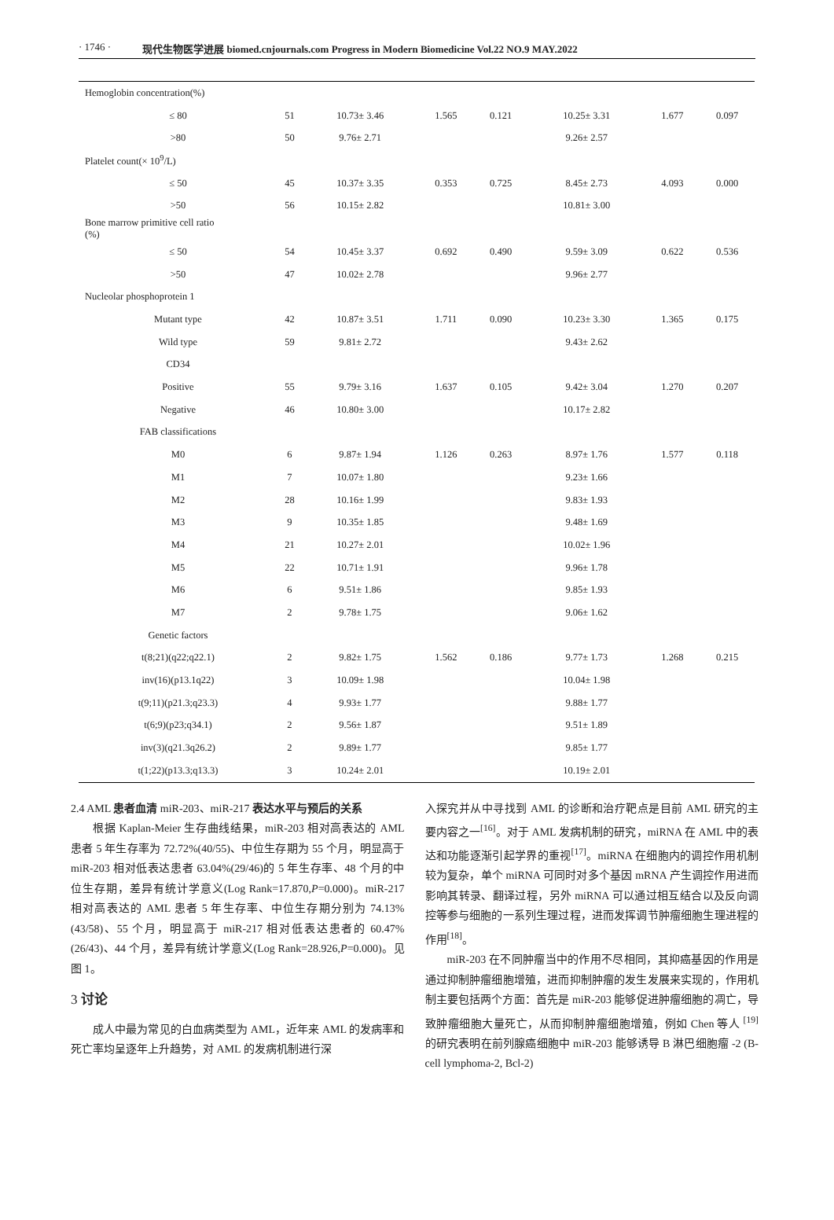· 1746 · 现代生物医学进展 biomed.cnjournals.com Progress in Modern Biomedicine Vol.22 NO.9 MAY.2022
| Hemoglobin concentration(%) | | | | | | | |
| ≤ 80 | 51 | 10.73± 3.46 | 1.565 | 0.121 | 10.25± 3.31 | 1.677 | 0.097 |
| >80 | 50 | 9.76± 2.71 | | | 9.26± 2.57 | | |
| Platelet count(× 10<sup>9</sup>/L) | | | | | | | |
| ≤ 50 | 45 | 10.37± 3.35 | 0.353 | 0.725 | 8.45± 2.73 | 4.093 | 0.000 |
| >50 | 56 | 10.15± 2.82 | | | 10.81± 3.00 | | |
| Bone marrow primitive cell ratio (%) | | | | | | | |
| ≤ 50 | 54 | 10.45± 3.37 | 0.692 | 0.490 | 9.59± 3.09 | 0.622 | 0.536 |
| >50 | 47 | 10.02± 2.78 | | | 9.96± 2.77 | | |
| Nucleolar phosphoprotein 1 | | | | | | | |
| Mutant type | 42 | 10.87± 3.51 | 1.711 | 0.090 | 10.23± 3.30 | 1.365 | 0.175 |
| Wild type | 59 | 9.81± 2.72 | | | 9.43± 2.62 | | |
| CD34 | | | | | | | |
| Positive | 55 | 9.79± 3.16 | 1.637 | 0.105 | 9.42± 3.04 | 1.270 | 0.207 |
| Negative | 46 | 10.80± 3.00 | | | 10.17± 2.82 | | |
| FAB classifications | | | | | | | |
| M0 | 6 | 9.87± 1.94 | 1.126 | 0.263 | 8.97± 1.76 | 1.577 | 0.118 |
| M1 | 7 | 10.07± 1.80 | | | 9.23± 1.66 | | |
| M2 | 28 | 10.16± 1.99 | | | 9.83± 1.93 | | |
| M3 | 9 | 10.35± 1.85 | | | 9.48± 1.69 | | |
| M4 | 21 | 10.27± 2.01 | | | 10.02± 1.96 | | |
| M5 | 22 | 10.71± 1.91 | | | 9.96± 1.78 | | |
| M6 | 6 | 9.51± 1.86 | | | 9.85± 1.93 | | |
| M7 | 2 | 9.78± 1.75 | | | 9.06± 1.62 | | |
| Genetic factors | | | | | | | |
| t(8;21)(q22;q22.1) | 2 | 9.82± 1.75 | 1.562 | 0.186 | 9.77± 1.73 | 1.268 | 0.215 |
| inv(16)(p13.1q22) | 3 | 10.09± 1.98 | | | 10.04± 1.98 | | |
| t(9;11)(p21.3;q23.3) | 4 | 9.93± 1.77 | | | 9.88± 1.77 | | |
| t(6;9)(p23;q34.1) | 2 | 9.56± 1.87 | | | 9.51± 1.89 | | |
| inv(3)(q21.3q26.2) | 2 | 9.89± 1.77 | | | 9.85± 1.77 | | |
| t(1;22)(p13.3;q13.3) | 3 | 10.24± 2.01 | | | 10.19± 2.01 | | |
2.4 AML 患者血清 miR-203、miR-217 表达水平与预后的关系
根据 Kaplan-Meier 生存曲线结果，miR-203 相对高表达的 AML 患者 5 年生存率为 72.72%(40/55)、中位生存期为 55 个月，明显高于 miR-203 相对低表达患者 63.04%(29/46)的 5 年生存率、48 个月的中位生存期，差异有统计学意义(Log Rank=17.870,P=0.000)。miR-217 相对高表达的 AML 患者 5 年生存率、中位生存期分别为 74.13%(43/58)、55 个月，明显高于 miR-217 相对低表达患者的 60.47%(26/43)、44 个月，差异有统计学意义(Log Rank=28.926,P=0.000)。见图 1。
3 讨论
成人中最为常见的白血病类型为 AML，近年来 AML 的发病率和死亡率均呈逐年上升趋势，对 AML 的发病机制进行深
入探究并从中寻找到 AML 的诊断和治疗靶点是目前 AML 研究的主要内容之一<sup>[16]</sup>。对于 AML 发病机制的研究，miRNA 在 AML 中的表达和功能逐渐引起学界的重视<sup>[17]</sup>。miRNA 在细胞内的调控作用机制较为复杂，单个 miRNA 可同时对多个基因 mRNA 产生调控作用进而影响其转录、翻译过程，另外 miRNA 可以通过相互结合以及反向调控等参与细胞的一系列生理过程，进而发挥调节肿瘤细胞生理进程的作用<sup>[18]</sup>。
miR-203 在不同肿瘤当中的作用不尽相同，其抑癌基因的作用是通过抑制肿瘤细胞增殖，进而抑制肿瘤的发生发展来实现的，作用机制主要包括两个方面：首先是 miR-203 能够促进肿瘤细胞的凋亡，导致肿瘤细胞大量死亡，从而抑制肿瘤细胞增殖，例如 Chen 等人 <sup>[19]</sup> 的研究表明在前列腺癌细胞中 miR-203 能够诱导 B 淋巴细胞瘤 -2 (B-cell lymphoma-2, Bcl-2)